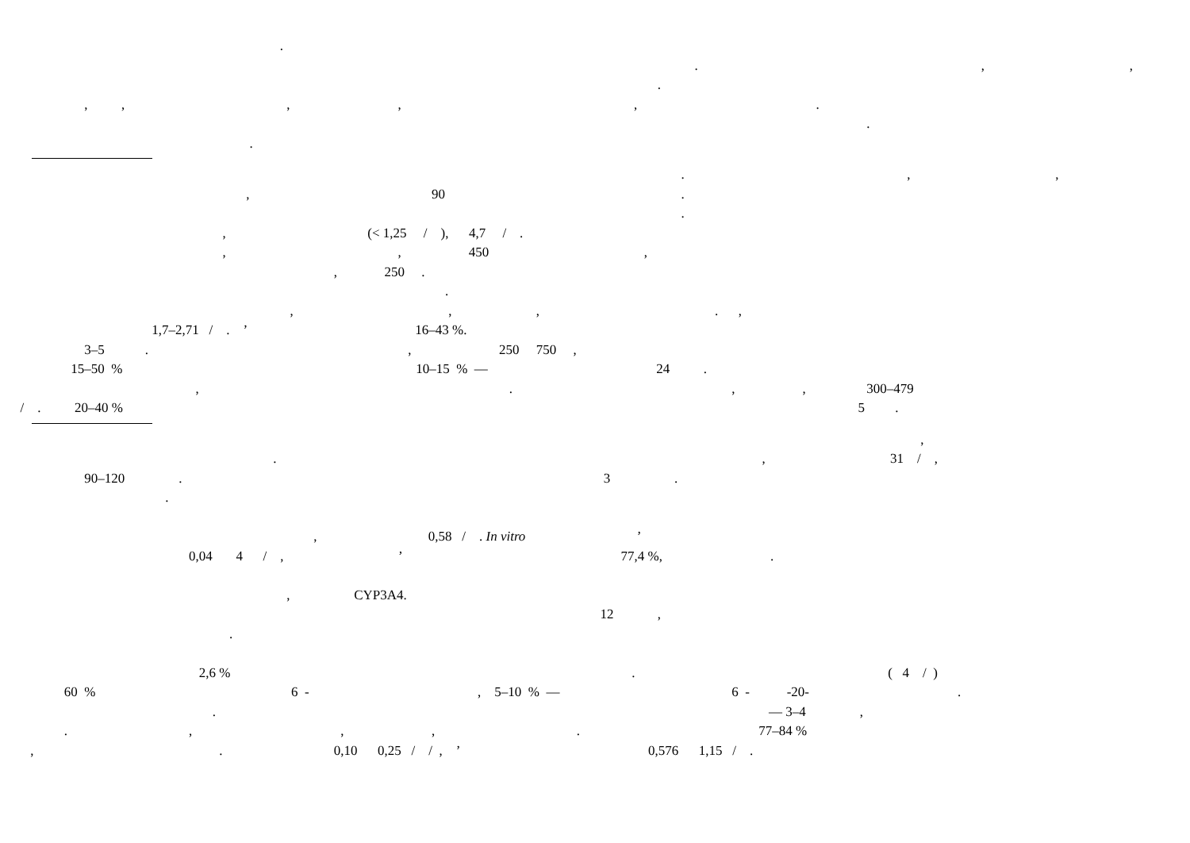.
. , ,
.
, , , , , .
.
.
. , ,
, 90 .
.
, (< 1,25 / ), 4,7 / .
, , 450 ,
, 250 .
.
, , , . ,
1,7–2,71 / . ’ 16–43 %.
3–5 . , 250 750 ,
15–50 % 10–15 % — 24 .
, . , , 300–479
/ . 20–40 % 5 .
,
. , 31 / ,
90–120 . 3 .
.
, 0,58 / . In vitro ’
0,04 4 / , ’ 77,4 %, .
, CYP3A4.
12 ,
.
2,6 % . ( 4 / )
60 % 6 - , 5–10 % — 6 - -20- .
. — 3–4 ,
. , , , . 77–84 %
, . 0,10 0,25 / / , ’ 0,576 1,15 / .